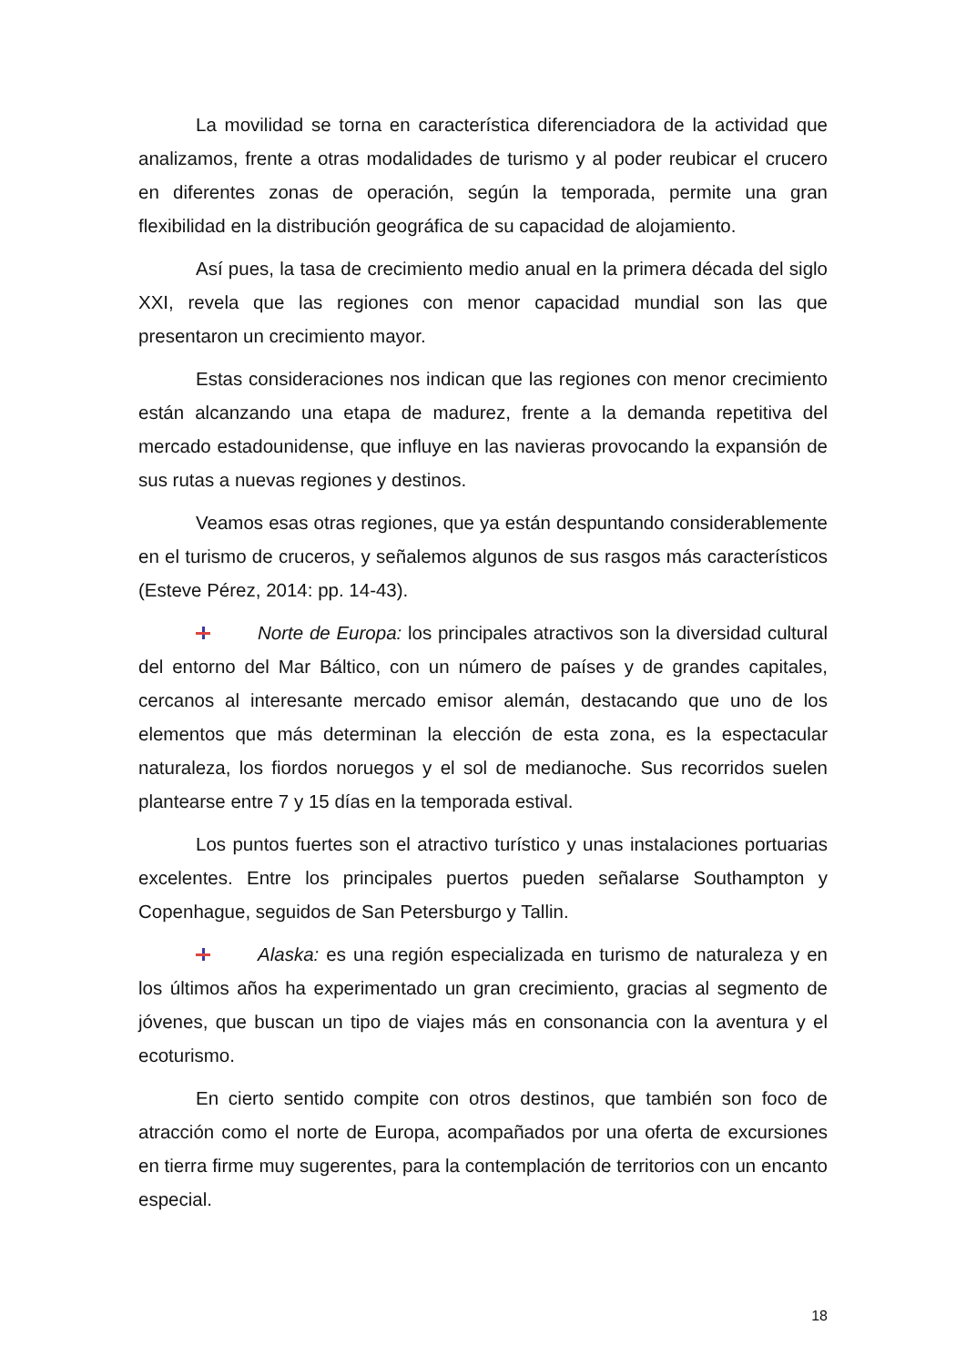La movilidad se torna en característica diferenciadora de la actividad que analizamos, frente a otras modalidades de turismo y al poder reubicar el crucero en diferentes zonas de operación, según la temporada, permite una gran flexibilidad en la distribución geográfica de su capacidad de alojamiento.
Así pues, la tasa de crecimiento medio anual en la primera década del siglo XXI, revela que las regiones con menor capacidad mundial son las que presentaron un crecimiento mayor.
Estas consideraciones nos indican que las regiones con menor crecimiento están alcanzando una etapa de madurez, frente a la demanda repetitiva del mercado estadounidense, que influye en las navieras provocando la expansión de sus rutas a nuevas regiones y destinos.
Veamos esas otras regiones, que ya están despuntando considerablemente en el turismo de cruceros, y señalemos algunos de sus rasgos más característicos (Esteve Pérez, 2014: pp. 14-43).
Norte de Europa: los principales atractivos son la diversidad cultural del entorno del Mar Báltico, con un número de países y de grandes capitales, cercanos al interesante mercado emisor alemán, destacando que uno de los elementos que más determinan la elección de esta zona, es la espectacular naturaleza, los fiordos noruegos y el sol de medianoche. Sus recorridos suelen plantearse entre 7 y 15 días en la temporada estival.
Los puntos fuertes son el atractivo turístico y unas instalaciones portuarias excelentes. Entre los principales puertos pueden señalarse Southampton y Copenhague, seguidos de San Petersburgo y Tallin.
Alaska: es una región especializada en turismo de naturaleza y en los últimos años ha experimentado un gran crecimiento, gracias al segmento de jóvenes, que buscan un tipo de viajes más en consonancia con la aventura y el ecoturismo.
En cierto sentido compite con otros destinos, que también son foco de atracción como el norte de Europa, acompañados por una oferta de excursiones en tierra firme muy sugerentes, para la contemplación de territorios con un encanto especial.
18